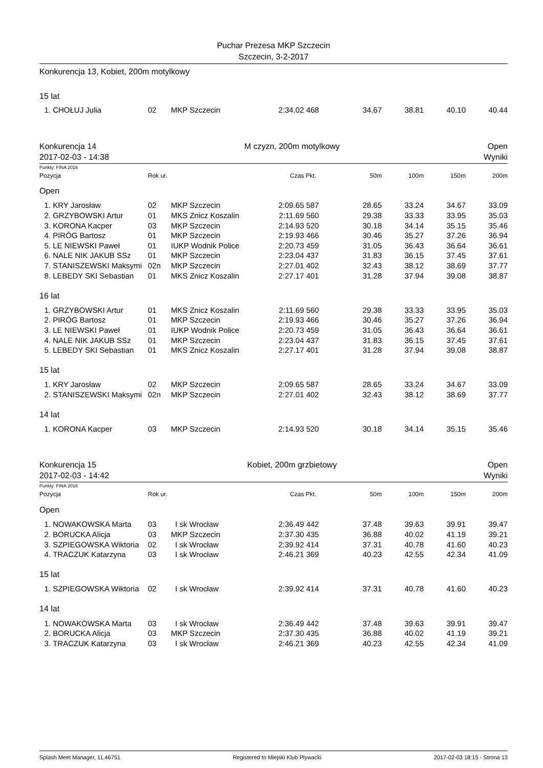Puchar Prezesa MKP Szczecin
Szczecin, 3-2-2017
Konkurencja 13, Kobiet, 200m motylkowy
15 lat
| 1. | CHOŁUJ Julia | 02 | MKP Szczecin | 2:34.02 | 468 | 34.67 | 38.81 | 40.10 | 40.44 |
Konkurencja 14 M czyzn, 200m motylkowy Open
2017-02-03 - 14:38 Wyniki
Punkty: FINA 2016
| Pozycja | | Rok ur. | | Czas | Pkt. | 50m | 100m | 150m | 200m |
| Open | | | | | | | | | |
| 1. | KRY Jarosław | 02 | MKP Szczecin | 2:09.65 | 587 | 28.65 | 33.24 | 34.67 | 33.09 |
| 2. | GRZYBOWSKI Artur | 01 | MKS Znicz Koszalin | 2:11.69 | 560 | 29.38 | 33.33 | 33.95 | 35.03 |
| 3. | KORONA Kacper | 03 | MKP Szczecin | 2:14.93 | 520 | 30.18 | 34.14 | 35.15 | 35.46 |
| 4. | PIRÓG Bartosz | 01 | MKP Szczecin | 2:19.93 | 466 | 30.46 | 35.27 | 37.26 | 36.94 |
| 5. | LE NIEWSKI Paweł | 01 | IUKP Wodnik Police | 2:20.73 | 459 | 31.05 | 36.43 | 36.64 | 36.61 |
| 6. | NALE NIK JAKUB SSz | 01 | MKP Szczecin | 2:23.04 | 437 | 31.83 | 36.15 | 37.45 | 37.61 |
| 7. | STANISZEWSKI Maksymi | 02n | MKP Szczecin | 2:27.01 | 402 | 32.43 | 38.12 | 38.69 | 37.77 |
| 8. | LEBEDY SKI Sebastian | 01 | MKS Znicz Koszalin | 2:27.17 | 401 | 31.28 | 37.94 | 39.08 | 38.87 |
| 16 lat | | | | | | | | | |
| 1. | GRZYBOWSKI Artur | 01 | MKS Znicz Koszalin | 2:11.69 | 560 | 29.38 | 33.33 | 33.95 | 35.03 |
| 2. | PIRÓG Bartosz | 01 | MKP Szczecin | 2:19.93 | 466 | 30.46 | 35.27 | 37.26 | 36.94 |
| 3. | LE NIEWSKI Paweł | 01 | IUKP Wodnik Police | 2:20.73 | 459 | 31.05 | 36.43 | 36.64 | 36.61 |
| 4. | NALE NIK JAKUB SSz | 01 | MKP Szczecin | 2:23.04 | 437 | 31.83 | 36.15 | 37.45 | 37.61 |
| 5. | LEBEDY SKI Sebastian | 01 | MKS Znicz Koszalin | 2:27.17 | 401 | 31.28 | 37.94 | 39.08 | 38.87 |
| 15 lat | | | | | | | | | |
| 1. | KRY Jarosław | 02 | MKP Szczecin | 2:09.65 | 587 | 28.65 | 33.24 | 34.67 | 33.09 |
| 2. | STANISZEWSKI Maksymi | 02n | MKP Szczecin | 2:27.01 | 402 | 32.43 | 38.12 | 38.69 | 37.77 |
| 14 lat | | | | | | | | | |
| 1. | KORONA Kacper | 03 | MKP Szczecin | 2:14.93 | 520 | 30.18 | 34.14 | 35.15 | 35.46 |
Konkurencja 15 Kobiet, 200m grzbietowy Open
2017-02-03 - 14:42 Wyniki
Punkty: FINA 2016
| Pozycja | | Rok ur. | | Czas | Pkt. | 50m | 100m | 150m | 200m |
| Open | | | | | | | | | |
| 1. | NOWAKOWSKA Marta | 03 | I sk Wrocław | 2:36.49 | 442 | 37.48 | 39.63 | 39.91 | 39.47 |
| 2. | BORUCKA Alicja | 03 | MKP Szczecin | 2:37.30 | 435 | 36.88 | 40.02 | 41.19 | 39.21 |
| 3. | SZPIEGOWSKA Wiktoria | 02 | I sk Wrocław | 2:39.92 | 414 | 37.31 | 40.78 | 41.60 | 40.23 |
| 4. | TRACZUK Katarzyna | 03 | I sk Wrocław | 2:46.21 | 369 | 40.23 | 42.55 | 42.34 | 41.09 |
| 15 lat | | | | | | | | | |
| 1. | SZPIEGOWSKA Wiktoria | 02 | I sk Wrocław | 2:39.92 | 414 | 37.31 | 40.78 | 41.60 | 40.23 |
| 14 lat | | | | | | | | | |
| 1. | NOWAKOWSKA Marta | 03 | I sk Wrocław | 2:36.49 | 442 | 37.48 | 39.63 | 39.91 | 39.47 |
| 2. | BORUCKA Alicja | 03 | MKP Szczecin | 2:37.30 | 435 | 36.88 | 40.02 | 41.19 | 39.21 |
| 3. | TRACZUK Katarzyna | 03 | I sk Wrocław | 2:46.21 | 369 | 40.23 | 42.55 | 42.34 | 41.09 |
Splash Meet Manager, 11.46751 Registered to Miejski Klub Plywacki 2017-02-03 18:15 - Strona 13